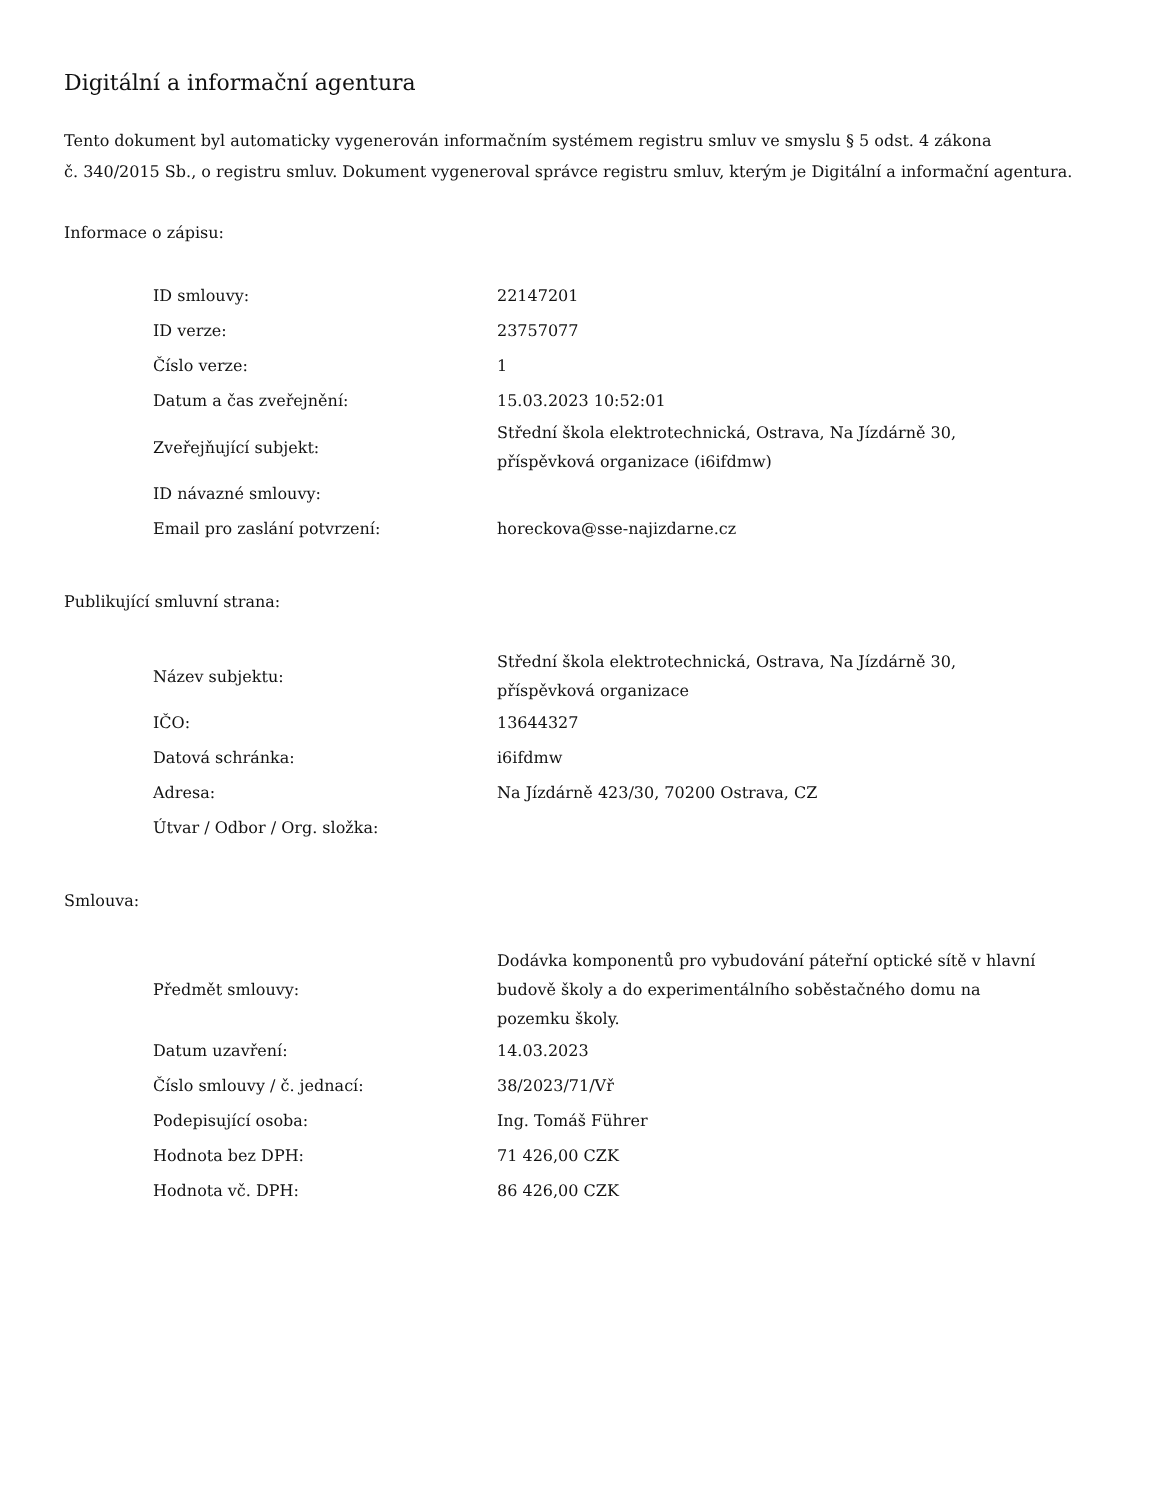Digitální a informační agentura
Tento dokument byl automaticky vygenerován informačním systémem registru smluv ve smyslu § 5 odst. 4 zákona
č. 340/2015 Sb., o registru smluv. Dokument vygeneroval správce registru smluv, kterým je Digitální a informační agentura.
Informace o zápisu:
| ID smlouvy: | 22147201 |
| ID verze: | 23757077 |
| Číslo verze: | 1 |
| Datum a čas zveřejnění: | 15.03.2023 10:52:01 |
| Zveřejňující subjekt: | Střední škola elektrotechnická, Ostrava, Na Jízdárně 30, příspěvková organizace (i6ifdmw) |
| ID návazné smlouvy: | |
| Email pro zaslání potvrzení: | horeckova@sse-najizdarne.cz |
Publikující smluvní strana:
| Název subjektu: | Střední škola elektrotechnická, Ostrava, Na Jízdárně 30, příspěvková organizace |
| IČO: | 13644327 |
| Datová schránka: | i6ifdmw |
| Adresa: | Na Jízdárně 423/30, 70200 Ostrava, CZ |
| Útvar / Odbor / Org. složka: | |
Smlouva:
| Předmět smlouvy: | Dodávka komponentů pro vybudování páteřní optické sítě v hlavní budově školy a do experimentálního soběstačného domu na pozemku školy. |
| Datum uzavření: | 14.03.2023 |
| Číslo smlouvy / č. jednací: | 38/2023/71/Vř |
| Podepisující osoba: | Ing. Tomáš Führer |
| Hodnota bez DPH: | 71 426,00 CZK |
| Hodnota vč. DPH: | 86 426,00 CZK |